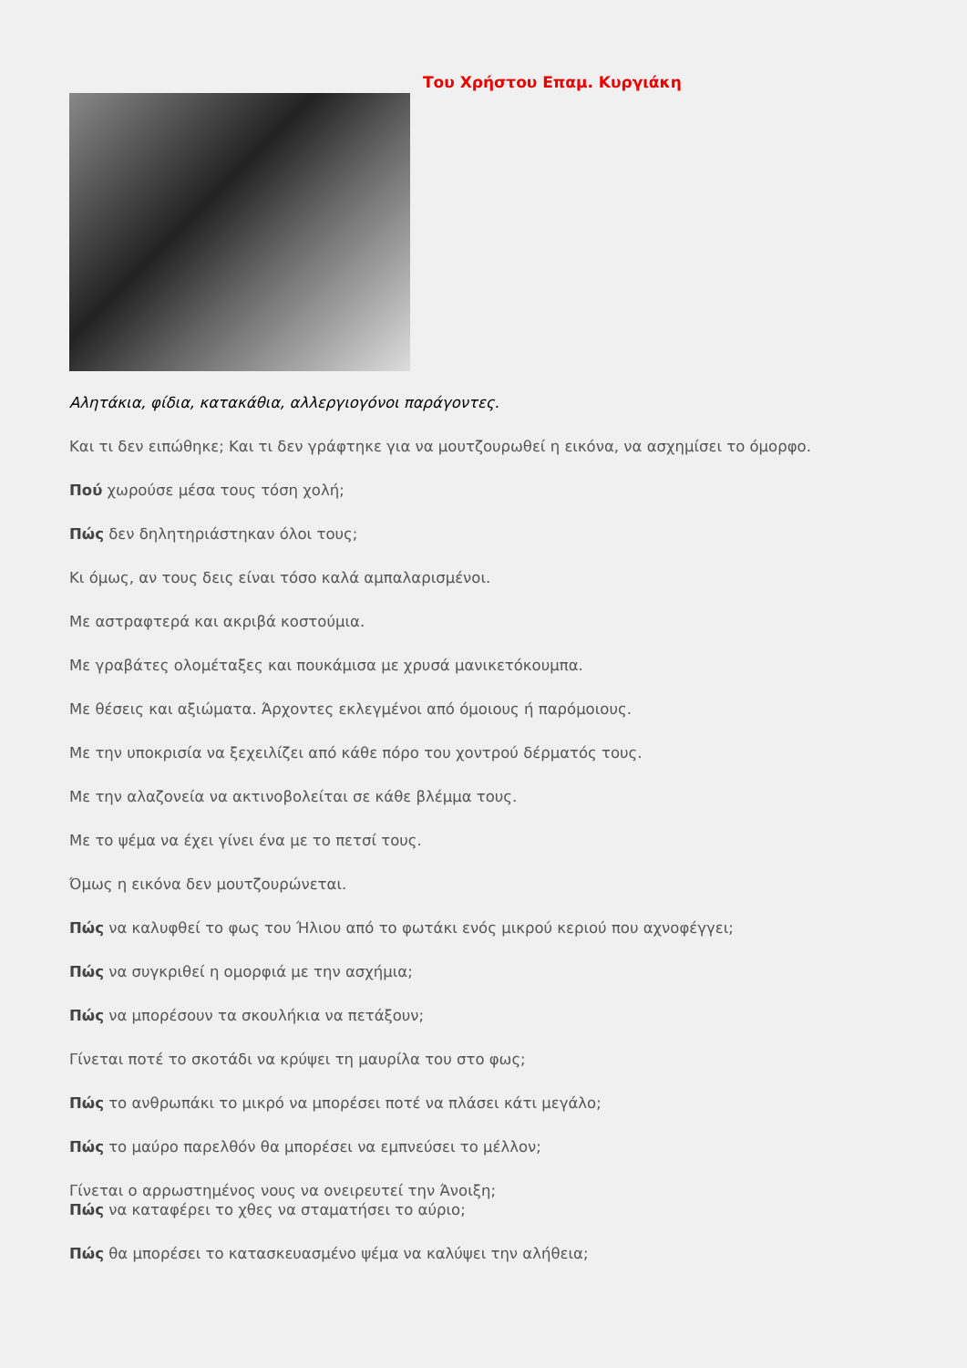Του Χρήστου Επαμ. Κυργιάκη
Αλητάκια, φίδια, κατακάθια, αλλεργιογόνοι παράγοντες.
Και τι δεν ειπώθηκε; Και τι δεν γράφτηκε για να μουτζουρωθεί η εικόνα, να ασχημίσει το όμορφο.
Πού χωρούσε μέσα τους τόση χολή;
Πώς δεν δηλητηριάστηκαν όλοι τους;
Κι όμως, αν τους δεις είναι τόσο καλά αμπαλαρισμένοι.
Με αστραφτερά και ακριβά κοστούμια.
Με γραβάτες ολομέταξες και πουκάμισα με χρυσά μανικετόκουμπα.
Με θέσεις και αξιώματα. Άρχοντες εκλεγμένοι από όμοιους ή παρόμοιους.
Με την υποκρισία να ξεχειλίζει από κάθε πόρο του χοντρού δέρματός τους.
Με την αλαζονεία να ακτινοβολείται σε κάθε βλέμμα τους.
Με το ψέμα να έχει γίνει ένα με το πετσί τους.
Όμως η εικόνα δεν μουτζουρώνεται.
Πώς να καλυφθεί το φως του Ήλιου από το φωτάκι ενός μικρού κεριού που αχνοφέγγει;
Πώς να συγκριθεί η ομορφιά με την ασχήμια;
Πώς να μπορέσουν τα σκουλήκια να πετάξουν;
Γίνεται ποτέ το σκοτάδι να κρύψει τη μαυρίλα του στο φως;
Πώς το ανθρωπάκι το μικρό να μπορέσει ποτέ να πλάσει κάτι μεγάλο;
Πώς το μαύρο παρελθόν θα μπορέσει να εμπνεύσει το μέλλον;
Γίνεται ο αρρωστημένος νους να ονειρευτεί την Άνοιξη;
Πώς να καταφέρει το χθες να σταματήσει το αύριο;
Πώς θα μπορέσει το κατασκευασμένο ψέμα να καλύψει την αλήθεια;